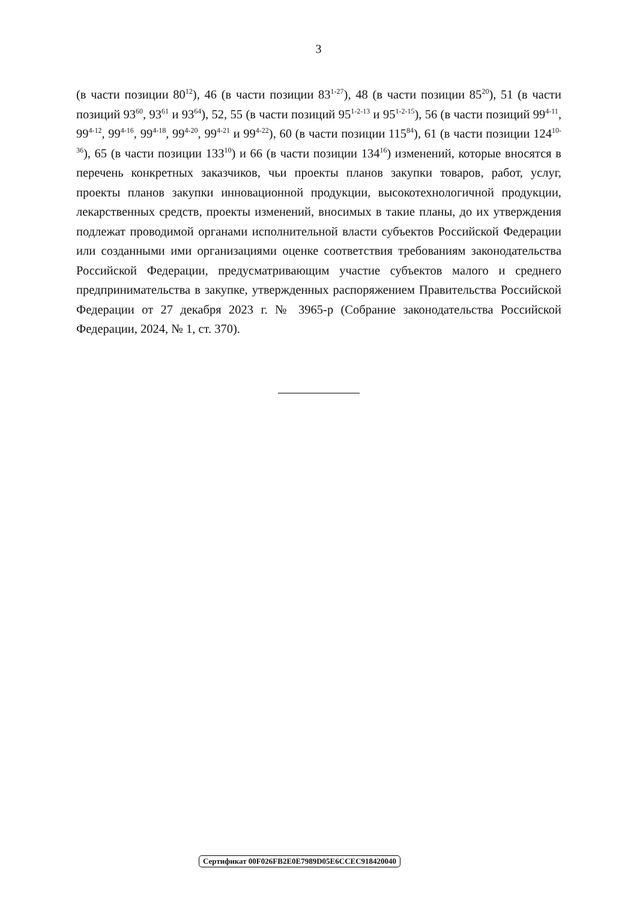3
(в части позиции 80<sup>12</sup>), 46 (в части позиции 83<sup>1-27</sup>), 48 (в части позиции 85<sup>20</sup>), 51 (в части позиций 93<sup>60</sup>, 93<sup>61</sup> и 93<sup>64</sup>), 52, 55 (в части позиций 95<sup>1-2-13</sup> и 95<sup>1-2-15</sup>), 56 (в части позиций 99<sup>4-11</sup>, 99<sup>4-12</sup>, 99<sup>4-16</sup>, 99<sup>4-18</sup>, 99<sup>4-20</sup>, 99<sup>4-21</sup> и 99<sup>4-22</sup>), 60 (в части позиции 115<sup>84</sup>), 61 (в части позиции 124<sup>10-36</sup>), 65 (в части позиции 133<sup>10</sup>) и 66 (в части позиции 134<sup>16</sup>) изменений, которые вносятся в перечень конкретных заказчиков, чьи проекты планов закупки товаров, работ, услуг, проекты планов закупки инновационной продукции, высокотехнологичной продукции, лекарственных средств, проекты изменений, вносимых в такие планы, до их утверждения подлежат проводимой органами исполнительной власти субъектов Российской Федерации или созданными ими организациями оценке соответствия требованиям законодательства Российской Федерации, предусматривающим участие субъектов малого и среднего предпринимательства в закупке, утвержденных распоряжением Правительства Российской Федерации от 27 декабря 2023 г. № 3965-р (Собрание законодательства Российской Федерации, 2024, № 1, ст. 370).
Сертификат 00F026FB2E0E7989D05E6CCEC918420040